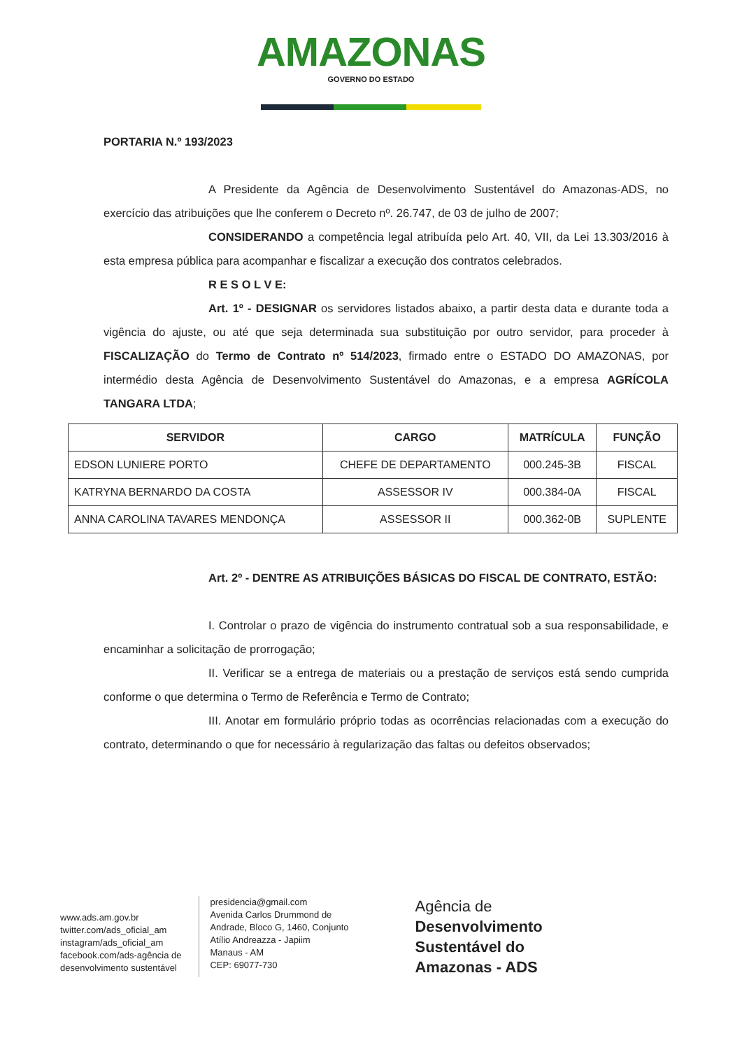AMAZONAS
GOVERNO DO ESTADO
PORTARIA N.º 193/2023
A Presidente da Agência de Desenvolvimento Sustentável do Amazonas-ADS, no exercício das atribuições que lhe conferem o Decreto nº. 26.747, de 03 de julho de 2007;
CONSIDERANDO a competência legal atribuída pelo Art. 40, VII, da Lei 13.303/2016 à esta empresa pública para acompanhar e fiscalizar a execução dos contratos celebrados.
R E S O L V E:
Art. 1º - DESIGNAR os servidores listados abaixo, a partir desta data e durante toda a vigência do ajuste, ou até que seja determinada sua substituição por outro servidor, para proceder à FISCALIZAÇÃO do Termo de Contrato nº 514/2023, firmado entre o ESTADO DO AMAZONAS, por intermédio desta Agência de Desenvolvimento Sustentável do Amazonas, e a empresa AGRÍCOLA TANGARA LTDA;
| SERVIDOR | CARGO | MATRÍCULA | FUNÇÃO |
| --- | --- | --- | --- |
| EDSON LUNIERE PORTO | CHEFE DE DEPARTAMENTO | 000.245-3B | FISCAL |
| KATRYNA BERNARDO DA COSTA | ASSESSOR IV | 000.384-0A | FISCAL |
| ANNA CAROLINA TAVARES MENDONÇA | ASSESSOR II | 000.362-0B | SUPLENTE |
Art. 2º - DENTRE AS ATRIBUIÇÕES BÁSICAS DO FISCAL DE CONTRATO, ESTÃO:
I. Controlar o prazo de vigência do instrumento contratual sob a sua responsabilidade, e encaminhar a solicitação de prorrogação;
II. Verificar se a entrega de materiais ou a prestação de serviços está sendo cumprida conforme o que determina o Termo de Referência e Termo de Contrato;
III. Anotar em formulário próprio todas as ocorrências relacionadas com a execução do contrato, determinando o que for necessário à regularização das faltas ou defeitos observados;
www.ads.am.gov.br
twitter.com/ads_oficial_am
instagram/ads_oficial_am
facebook.com/ads-agência de
desenvolvimento sustentável
presidencia@gmail.com
Avenida Carlos Drummond de
Andrade, Bloco G, 1460, Conjunto
Atílio Andreazza - Japiim
Manaus - AM
CEP: 69077-730
Agência de
Desenvolvimento
Sustentável do
Amazonas - ADS